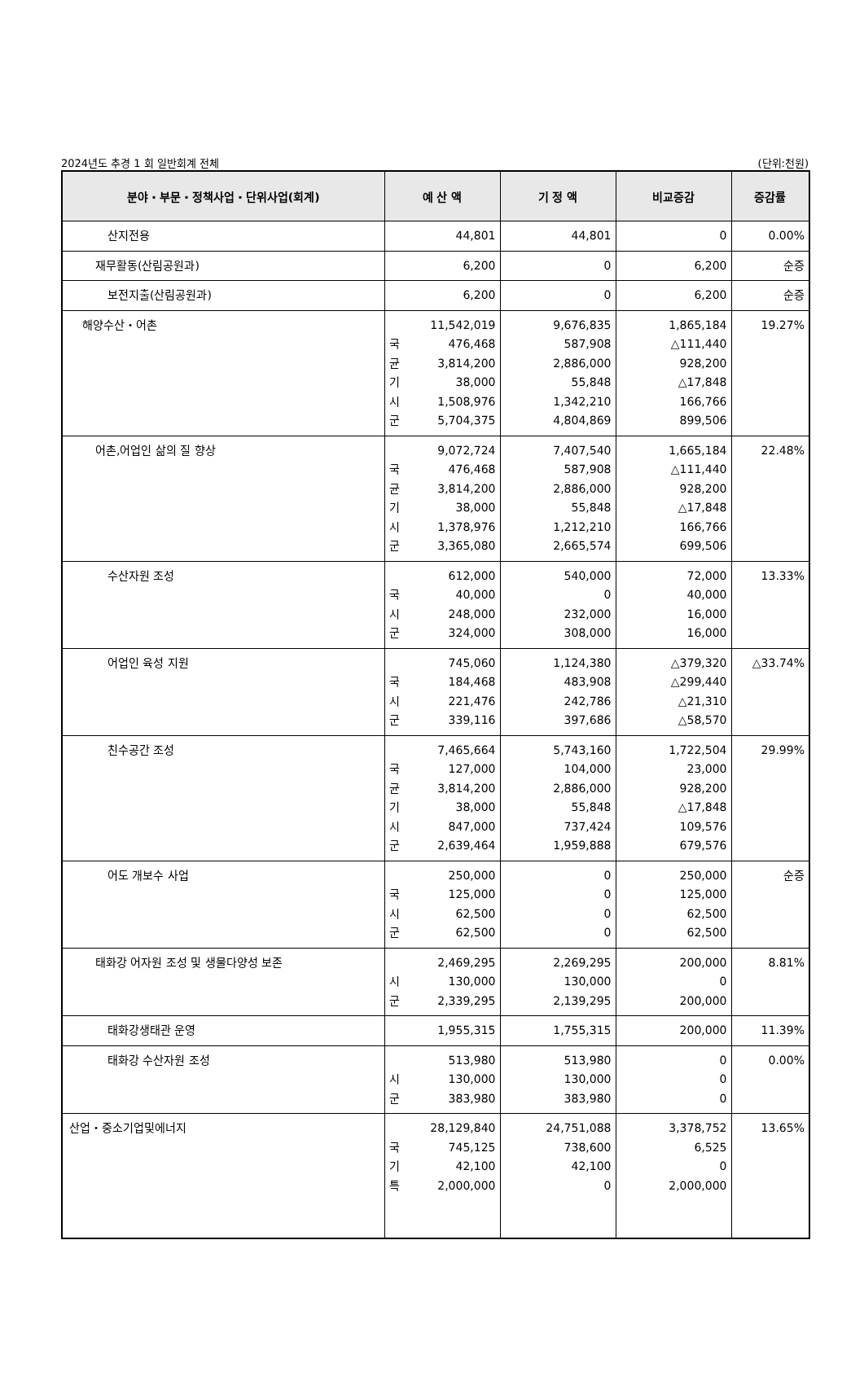2024년도 추경 1 회 일반회계 전체 (단위:천원)
| 분야・부문・정책사업・단위사업(회계) | 예 산 액 | 기 정 액 | 비교증감 | 증감률 |
| --- | --- | --- | --- | --- |
| 산지전용 | 44,801 | 44,801 | 0 | 0.00% |
| 재무활동(산림공원과) | 6,200 | 0 | 6,200 | 순증 |
| 보전지출(산림공원과) | 6,200 | 0 | 6,200 | 순증 |
| 해양수산・어촌 | 11,542,019 국 476,468 균 3,814,200 기 38,000 시 1,508,976 군 5,704,375 | 9,676,835 587,908 2,886,000 55,848 1,342,210 4,804,869 | 1,865,184 △111,440 928,200 △17,848 166,766 899,506 | 19.27% |
| 어촌,어업인 삶의 질 향상 | 9,072,724 국 476,468 균 3,814,200 기 38,000 시 1,378,976 군 3,365,080 | 7,407,540 587,908 2,886,000 55,848 1,212,210 2,665,574 | 1,665,184 △111,440 928,200 △17,848 166,766 699,506 | 22.48% |
| 수산자원 조성 | 612,000 국 40,000 시 248,000 군 324,000 | 540,000 0 232,000 308,000 | 72,000 40,000 16,000 16,000 | 13.33% |
| 어업인 육성 지원 | 745,060 국 184,468 시 221,476 군 339,116 | 1,124,380 483,908 242,786 397,686 | △379,320 △299,440 △21,310 △58,570 | △33.74% |
| 친수공간 조성 | 7,465,664 국 127,000 균 3,814,200 기 38,000 시 847,000 군 2,639,464 | 5,743,160 104,000 2,886,000 55,848 737,424 1,959,888 | 1,722,504 23,000 928,200 △17,848 109,576 679,576 | 29.99% |
| 어도 개보수 사업 | 250,000 국 125,000 시 62,500 군 62,500 | 0 0 0 0 | 250,000 125,000 62,500 62,500 | 순증 |
| 태화강 어자원 조성 및 생물다양성 보존 | 2,469,295 시 130,000 군 2,339,295 | 2,269,295 130,000 2,139,295 | 200,000 0 200,000 | 8.81% |
| 태화강생태관 운영 | 1,955,315 | 1,755,315 | 200,000 | 11.39% |
| 태화강 수산자원 조성 | 513,980 시 130,000 군 383,980 | 513,980 130,000 383,980 | 0 0 0 | 0.00% |
| 산업・중소기업및에너지 | 28,129,840 국 745,125 기 42,100 특 2,000,000 | 24,751,088 738,600 42,100 0 | 3,378,752 6,525 0 2,000,000 | 13.65% |